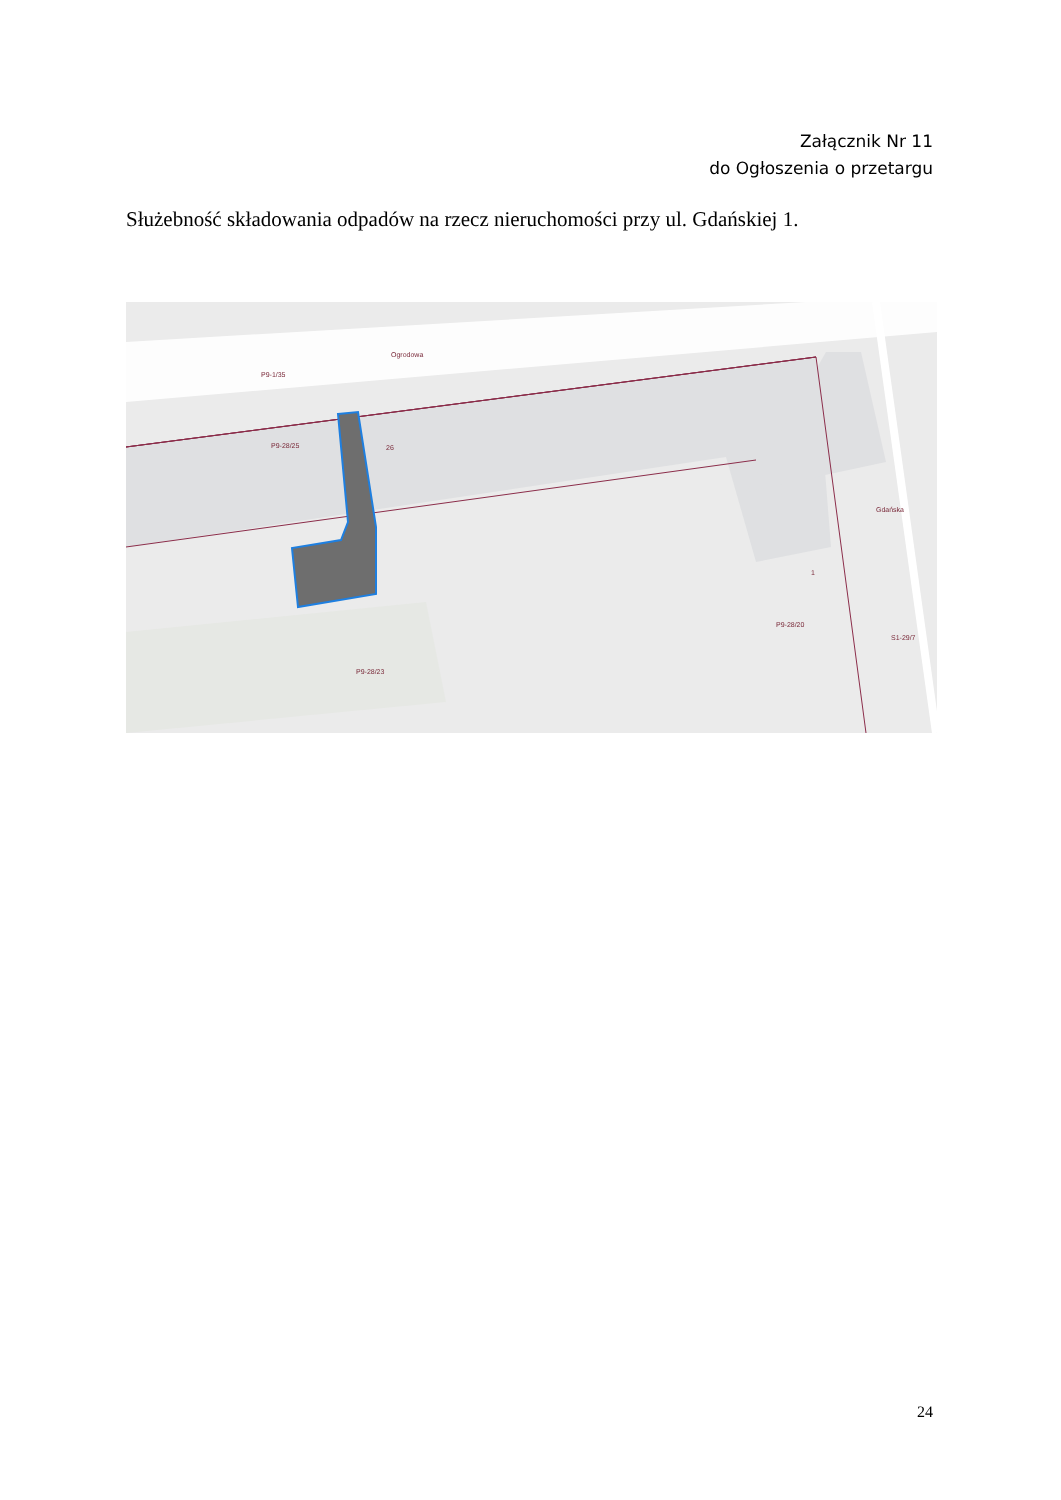Załącznik Nr 11
do Ogłoszenia o przetargu
Służebność składowania odpadów na rzecz nieruchomości przy ul. Gdańskiej 1.
P9-1/35
P9-28/25
26
P9-28/23
P9-28/20
S1-29/7
Ogrodowa
Gdańska
1
24